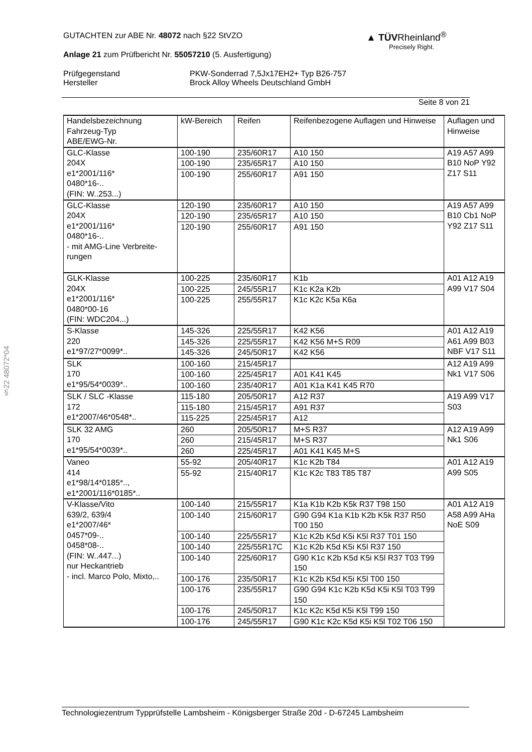GUTACHTEN zur ABE Nr. 48072 nach §22 StVZO
Anlage 21 zum Prüfbericht Nr. 55057210 (5. Ausfertigung)
Prüfgegenstand
Hersteller
PKW-Sonderrad 7,5Jx17EH2+ Typ B26-757
Brock Alloy Wheels Deutschland GmbH
Seite 8 von 21
▲ TÜVRheinland<sup>®</sup>
Precisely Right.
§22 48072*04
| Handelsbezeichnung Fahrzeug-Typ ABE/EWG-Nr. | kW-Bereich | Reifen | Reifenbezogene Auflagen und Hinweise | Auflagen und Hinweise |
| --- | --- | --- | --- | --- |
| GLC-Klasse 204X e1*2001/116* 0480*16-.. (FIN: W..253...) | 100-190 | 235/60R17 | A10 150 | A19 A57 A99 B10 NoP Y92 Z17 S11 |
| | 100-190 | 235/65R17 | A10 150 | |
| | 100-190 | 255/60R17 | A91 150 | |
| GLC-Klasse 204X e1*2001/116* 0480*16-.. - mit AMG-Line Verbreite- rungen | 120-190 | 235/60R17 | A10 150 | A19 A57 A99 B10 Cb1 NoP Y92 Z17 S11 |
| | 120-190 | 235/65R17 | A10 150 | |
| | 120-190 | 255/60R17 | A91 150 | |
| GLK-Klasse 204X e1*2001/116* 0480*00-16 (FIN: WDC204...) | 100-225 | 235/60R17 | K1b | A01 A12 A19 A99 V17 S04 |
| | 100-225 | 245/55R17 | K1c K2a K2b | |
| | 100-225 | 255/55R17 | K1c K2c K5a K6a | |
| S-Klasse 220 e1*97/27*0099*.. | 145-326 | 225/55R17 | K42 K56 | A01 A12 A19 A61 A99 B03 NBF V17 S11 |
| | 145-326 | 225/55R17 | K42 K56 M+S R09 | |
| | 145-326 | 245/50R17 | K42 K56 | |
| SLK 170 e1*95/54*0039*.. | 100-160 | 215/45R17 | | A12 A19 A99 Nk1 V17 S06 |
| | 100-160 | 225/45R17 | A01 K41 K45 | |
| | 100-160 | 235/40R17 | A01 K1a K41 K45 R70 | |
| SLK / SLC -Klasse 172 e1*2007/46*0548*.. | 115-180 | 205/50R17 | A12 R37 | A19 A99 V17 S03 |
| | 115-180 | 215/45R17 | A91 R37 | |
| | 115-225 | 225/45R17 | A12 | |
| SLK 32 AMG 170 e1*95/54*0039*.. | 260 | 205/50R17 | M+S R37 | A12 A19 A99 Nk1 S06 |
| | 260 | 215/45R17 | M+S R37 | |
| | 260 | 225/45R17 | A01 K41 K45 M+S | |
| Vaneo 414 e1*98/14*0185*.., e1*2001/116*0185*.. | 55-92 | 205/40R17 | K1c K2b T84 | A01 A12 A19 A99 S05 |
| | 55-92 | 215/40R17 | K1c K2c T83 T85 T87 | |
| V-Klasse/Vito 639/2, 639/4 e1*2007/46* 0457*09-.. 0458*08-.. (FIN: W..447...) nur Heckantrieb - incl. Marco Polo, Mixto,.. | 100-140 | 215/55R17 | K1a K1b K2b K5k R37 T98 150 | A01 A12 A19 A58 A99 AHa NoE S09 |
| | 100-140 | 215/60R17 | G90 G94 K1a K1b K2b K5k R37 R50 T00 150 | |
| | 100-140 | 225/55R17 | K1c K2b K5d K5i K5l R37 T01 150 | |
| | 100-140 | 225/55R17C | K1c K2b K5d K5i K5l R37 150 | |
| | 100-140 | 225/60R17 | G90 K1c K2b K5d K5i K5l R37 T03 T99 150 | |
| | 100-176 | 235/50R17 | K1c K2b K5d K5i K5l T00 150 | |
| | 100-176 | 235/55R17 | G90 G94 K1c K2b K5d K5i K5l T03 T99 150 | |
| | 100-176 | 245/50R17 | K1c K2c K5d K5i K5l T99 150 | |
| | 100-176 | 245/55R17 | G90 K1c K2c K5d K5i K5l T02 T06 150 | |
Technologiezentrum Typprüfstelle Lambsheim - Königsberger Straße 20d - D-67245 Lambsheim